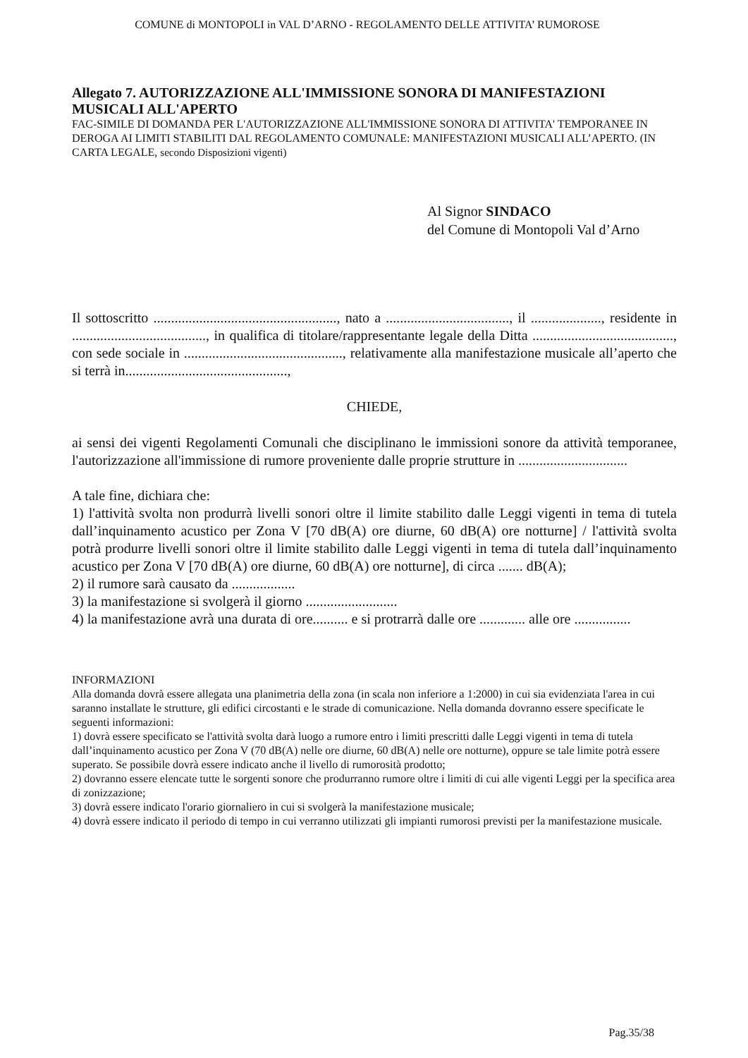COMUNE di MONTOPOLI in VAL D’ARNO - REGOLAMENTO DELLE ATTIVITA’ RUMOROSE
Allegato 7. AUTORIZZAZIONE ALL'IMMISSIONE SONORA DI MANIFESTAZIONI MUSICALI ALL'APERTO
FAC-SIMILE DI DOMANDA PER L'AUTORIZZAZIONE ALL'IMMISSIONE SONORA DI ATTIVITA' TEMPORANEE IN DEROGA AI LIMITI STABILITI DAL REGOLAMENTO COMUNALE: MANIFESTAZIONI MUSICALI ALL’APERTO. (IN CARTA LEGALE, secondo Disposizioni vigenti)
Al Signor SINDACO
del Comune di Montopoli Val d’Arno
Il sottoscritto ...................................................., nato a ..................................., il ...................., residente in ......................................, in qualifica di titolare/rappresentante legale della Ditta ........................................, con sede sociale in ............................................., relativamente alla manifestazione musicale all’aperto che si terrà in..............................................,
CHIEDE,
ai sensi dei vigenti Regolamenti Comunali che disciplinano le immissioni sonore da attività temporanee, l'autorizzazione all'immissione di rumore proveniente dalle proprie strutture in ...............................
A tale fine, dichiara che:
1) l'attività svolta non produrrà livelli sonori oltre il limite stabilito dalle Leggi vigenti in tema di tutela dall’inquinamento acustico per Zona V [70 dB(A) ore diurne, 60 dB(A) ore notturne] / l'attività svolta potrà produrre livelli sonori oltre il limite stabilito dalle Leggi vigenti in tema di tutela dall’inquinamento acustico per Zona V [70 dB(A) ore diurne, 60 dB(A) ore notturne], di circa ....... dB(A);
2) il rumore sarà causato da ..................
3) la manifestazione si svolgerà il giorno ..........................
4) la manifestazione avrà una durata di ore.......... e si protrarrà dalle ore ............. alle ore ................
INFORMAZIONI
Alla domanda dovrà essere allegata una planimetria della zona (in scala non inferiore a 1:2000) in cui sia evidenziata l'area in cui saranno installate le strutture, gli edifici circostanti e le strade di comunicazione. Nella domanda dovranno essere specificate le seguenti informazioni:
1) dovrà essere specificato se l'attività svolta darà luogo a rumore entro i limiti prescritti dalle Leggi vigenti in tema di tutela dall’inquinamento acustico per Zona V (70 dB(A) nelle ore diurne, 60 dB(A) nelle ore notturne), oppure se tale limite potrà essere superato. Se possibile dovrà essere indicato anche il livello di rumorosità prodotto;
2) dovranno essere elencate tutte le sorgenti sonore che produrranno rumore oltre i limiti di cui alle vigenti Leggi per la specifica area di zonizzazione;
3) dovrà essere indicato l'orario giornaliero in cui si svolgerà la manifestazione musicale;
4) dovrà essere indicato il periodo di tempo in cui verranno utilizzati gli impianti rumorosi previsti per la manifestazione musicale.
Pag.35/38